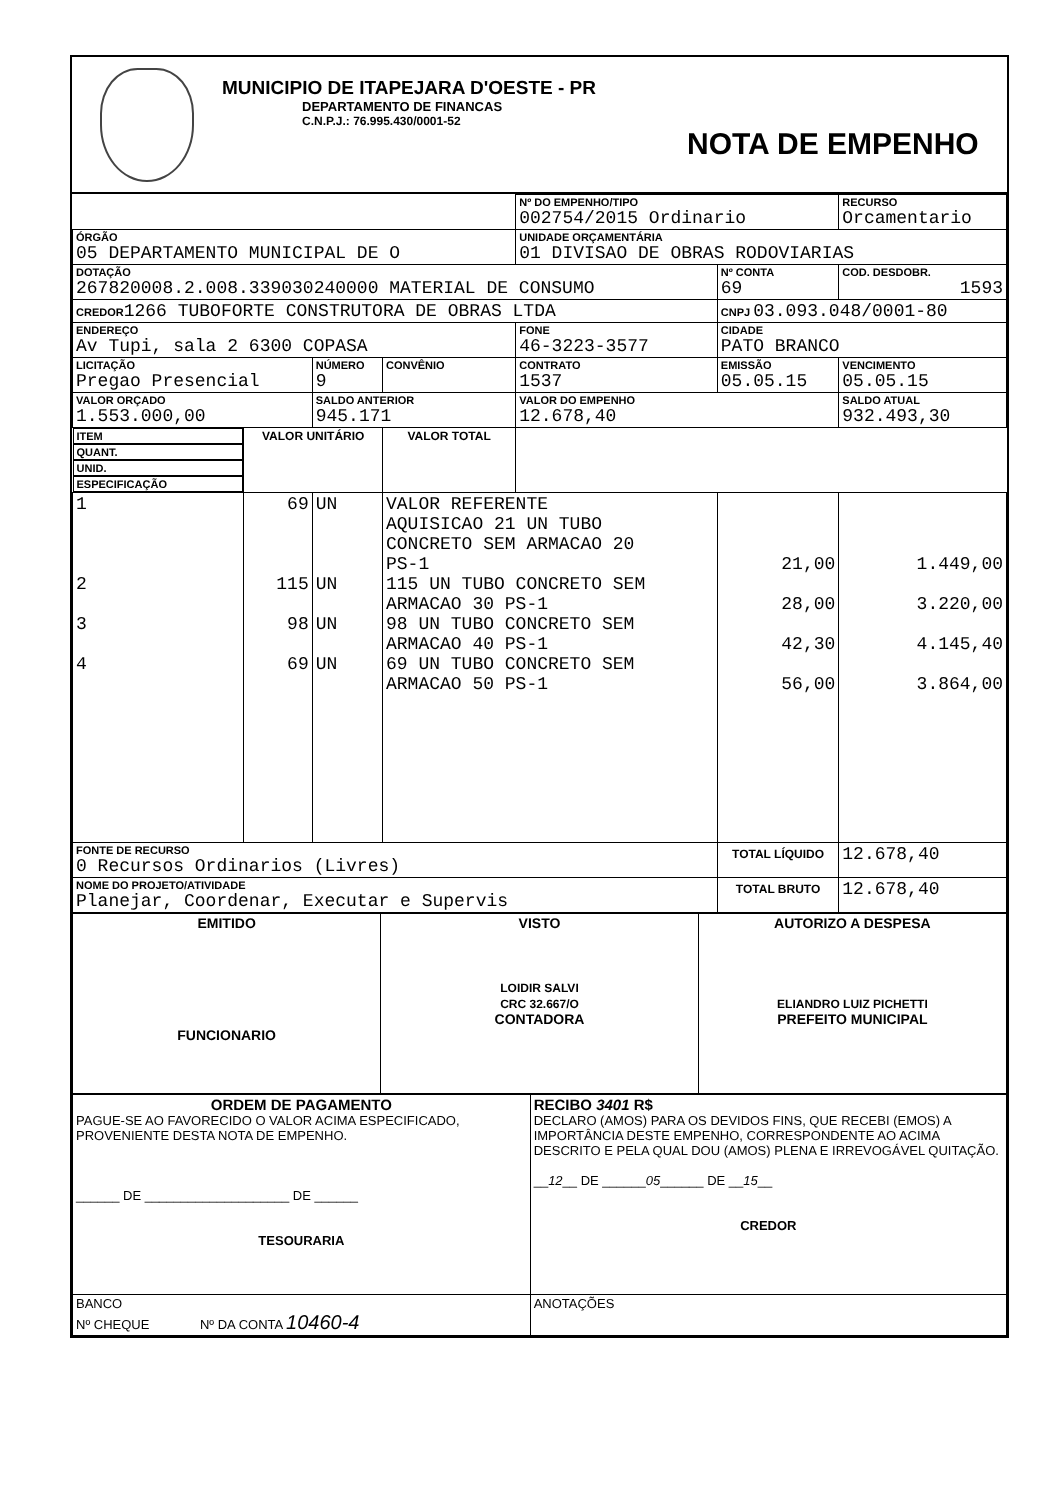MUNICIPIO DE ITAPEJARA D'OESTE - PR
DEPARTAMENTO DE FINANCAS
C.N.P.J.: 76.995.430/0001-52
NOTA DE EMPENHO
| | | | | Nº DO EMPENHO/TIPO 002754/2015 Ordinario | | RECURSO Orcamentario | |
| ÓRGÃO 05 DEPARTAMENTO MUNICIPAL DE O | | | | UNIDADE ORÇAMENTÁRIA 01 DIVISAO DE OBRAS RODOVIARIAS | | | |
| DOTAÇÃO 267820008.2.008.339030240000 MATERIAL DE CONSUMO | | | | | Nº CONTA 69 | COD. DESDOBR. 1593 | |
| CREDOR 1266 TUBOFORTE CONSTRUTORA DE OBRAS LTDA | | | | | CNPJ 03.093.048/0001-80 | | |
| ENDEREÇO Av Tupi, sala 2 6300 COPASA | | | | FONE 46-3223-3577 | CIDADE PATO BRANCO | | |
| LICITAÇÃO Pregao Presencial | | NÚMERO 9 | CONVÊNIO | CONTRATO 1537 | EMISSÃO 05.05.15 | | VENCIMENTO 05.05.15 |
| VALOR ORÇADO 1.553.000,00 | | SALDO ANTERIOR 945.171 | | VALOR DO EMPENHO 12.678,40 | | SALDO ATUAL 932.493,30 | |
| ITEM | QUANT. | UNID. | ESPECIFICAÇÃO | | VALOR UNITÁRIO | | VALOR TOTAL |
| 1 2 3 4 | 69 115 98 69 | UN UN UN UN | VALOR REFERENTE AQUISICAO 21 UN TUBO CONCRETO SEM ARMACAO 20 PS-1 115 UN TUBO CONCRETO SEM ARMACAO 30 PS-1 98 UN TUBO CONCRETO SEM ARMACAO 40 PS-1 69 UN TUBO CONCRETO SEM ARMACAO 50 PS-1 | | 21,00 28,00 42,30 56,00 | | 1.449,00 3.220,00 4.145,40 3.864,00 |
| FONTE DE RECURSO 0 Recursos Ordinarios (Livres) | | | | | TOTAL LÍQUIDO | | 12.678,40 |
| NOME DO PROJETO/ATIVIDADE Planejar, Coordenar, Executar e Supervis | | | | | TOTAL BRUTO | | 12.678,40 |
| EMITIDO FUNCIONARIO | VISTO LOIDIR SALVI CRC 32.667/O CONTADORA | AUTORIZO A DESPESA ELIANDRO LUIZ PICHETTI PREFEITO MUNICIPAL |
| ORDEM DE PAGAMENTO PAGUE-SE AO FAVORECIDO O VALOR ACIMA ESPECIFICADO, PROVENIENTE DESTA NOTA DE EMPENHO. ______ DE ____________________ DE ______ TESOURARIA | RECIBO 3401 R$ DECLARO (AMOS) PARA OS DEVIDOS FINS, QUE RECEBI (EMOS) A IMPORTÂNCIA DESTE EMPENHO, CORRESPONDENTE AO ACIMA DESCRITO E PELA QUAL DOU (AMOS) PLENA E IRREVOGÁVEL QUITAÇÃO. __ 12 __ DE ______ 05 ______ DE __ 15 __ CREDOR |
| BANCO Nº CHEQUE Nº DA CONTA 10460-4 | ANOTAÇÕES |